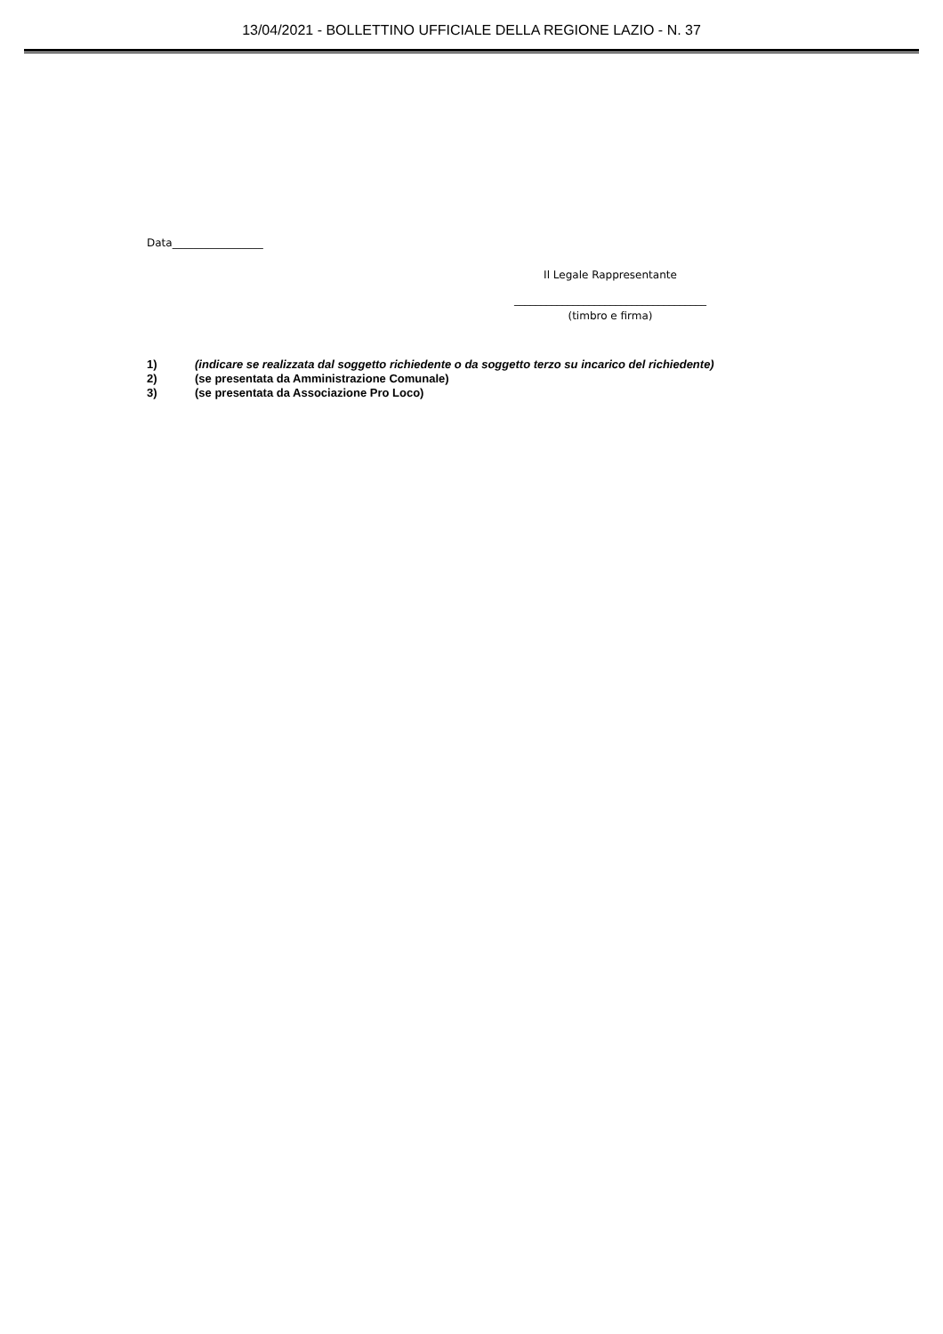13/04/2021 - BOLLETTINO UFFICIALE DELLA REGIONE LAZIO - N. 37
Data_________________
Il Legale Rappresentante
____________________________________
(timbro e firma)
1) (indicare se realizzata dal soggetto richiedente o da soggetto terzo su incarico del richiedente)
2) (se presentata da Amministrazione Comunale)
3) (se presentata da Associazione Pro Loco)